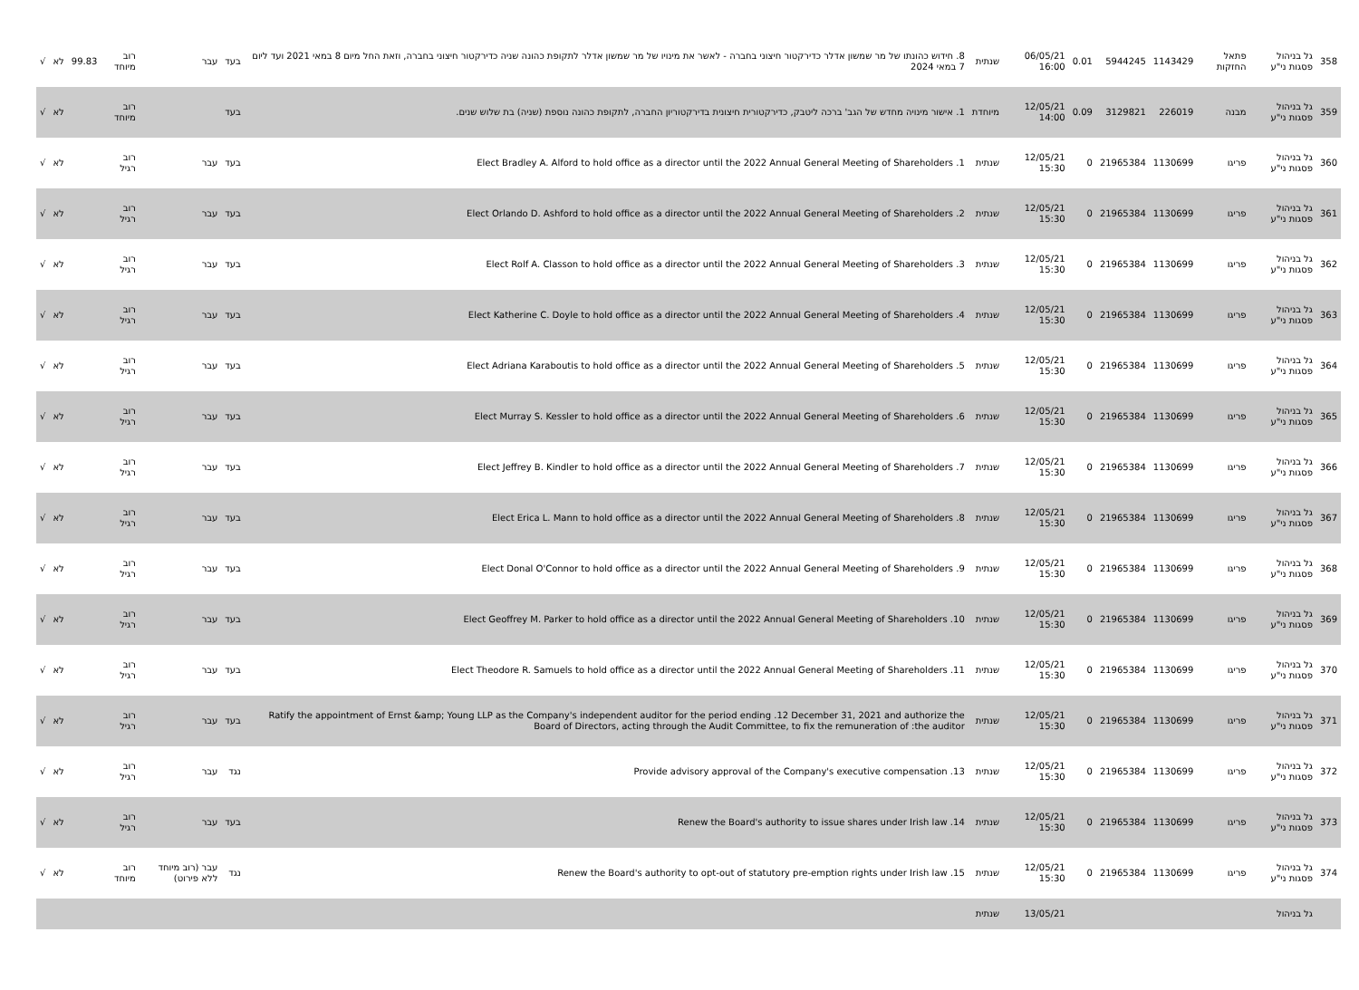| 358 | גל בניהול פסגות ני"ע | פתאל החזקות | 1143429 | 5944245 | 0.01 | 06/05/21 16:00 | שנתית | 8. חידוש כהונתו של מר שמשון אדלר כדירקטור חיצוני בחברה - לאשר את מינויו של מר שמשון אדלר לתקופת כהונה שניה כדירקטור חיצוני בחברה, וזאת החל מיום 8 במאי 2021 ועד ליום 7 במאי 2024 | בעד | עבר | רוב מיוחד | 99.83 | לא | √ |
| 359 | גל בניהול פסגות ני"ע | מבנה | 226019 | 3129821 | 0.09 | 12/05/21 14:00 | מיוחדת | 1. אישור מינויה מחדש של הגב' ברכה ליטבק, כדירקטורית חיצונית בדירקטוריון החברה, לתקופת כהונה נוספת (שניה) בת שלוש שנים. | בעד | | רוב מיוחד | | לא | √ |
| 360 | גל בניהול פסגות ני"ע | פריגו | 1130699 | 21965384 | 0 | 12/05/21 15:30 | שנתית | Elect Bradley A. Alford to hold office as a director until the 2022 Annual General Meeting of Shareholders .1 | בעד | עבר | רוב רגיל | | לא | √ |
| 361 | גל בניהול פסגות ני"ע | פריגו | 1130699 | 21965384 | 0 | 12/05/21 15:30 | שנתית | Elect Orlando D. Ashford to hold office as a director until the 2022 Annual General Meeting of Shareholders .2 | בעד | עבר | רוב רגיל | | לא | √ |
| 362 | גל בניהול פסגות ני"ע | פריגו | 1130699 | 21965384 | 0 | 12/05/21 15:30 | שנתית | Elect Rolf A. Classon to hold office as a director until the 2022 Annual General Meeting of Shareholders .3 | בעד | עבר | רוב רגיל | | לא | √ |
| 363 | גל בניהול פסגות ני"ע | פריגו | 1130699 | 21965384 | 0 | 12/05/21 15:30 | שנתית | Elect Katherine C. Doyle to hold office as a director until the 2022 Annual General Meeting of Shareholders .4 | בעד | עבר | רוב רגיל | | לא | √ |
| 364 | גל בניהול פסגות ני"ע | פריגו | 1130699 | 21965384 | 0 | 12/05/21 15:30 | שנתית | Elect Adriana Karaboutis to hold office as a director until the 2022 Annual General Meeting of Shareholders .5 | בעד | עבר | רוב רגיל | | לא | √ |
| 365 | גל בניהול פסגות ני"ע | פריגו | 1130699 | 21965384 | 0 | 12/05/21 15:30 | שנתית | Elect Murray S. Kessler to hold office as a director until the 2022 Annual General Meeting of Shareholders .6 | בעד | עבר | רוב רגיל | | לא | √ |
| 366 | גל בניהול פסגות ני"ע | פריגו | 1130699 | 21965384 | 0 | 12/05/21 15:30 | שנתית | Elect Jeffrey B. Kindler to hold office as a director until the 2022 Annual General Meeting of Shareholders .7 | בעד | עבר | רוב רגיל | | לא | √ |
| 367 | גל בניהול פסגות ני"ע | פריגו | 1130699 | 21965384 | 0 | 12/05/21 15:30 | שנתית | Elect Erica L. Mann to hold office as a director until the 2022 Annual General Meeting of Shareholders .8 | בעד | עבר | רוב רגיל | | לא | √ |
| 368 | גל בניהול פסגות ני"ע | פריגו | 1130699 | 21965384 | 0 | 12/05/21 15:30 | שנתית | Elect Donal O'Connor to hold office as a director until the 2022 Annual General Meeting of Shareholders .9 | בעד | עבר | רוב רגיל | | לא | √ |
| 369 | גל בניהול פסגות ני"ע | פריגו | 1130699 | 21965384 | 0 | 12/05/21 15:30 | שנתית | Elect Geoffrey M. Parker to hold office as a director until the 2022 Annual General Meeting of Shareholders .10 | בעד | עבר | רוב רגיל | | לא | √ |
| 370 | גל בניהול פסגות ני"ע | פריגו | 1130699 | 21965384 | 0 | 12/05/21 15:30 | שנתית | Elect Theodore R. Samuels to hold office as a director until the 2022 Annual General Meeting of Shareholders .11 | בעד | עבר | רוב רגיל | | לא | √ |
| 371 | גל בניהול פסגות ני"ע | פריגו | 1130699 | 21965384 | 0 | 12/05/21 15:30 | שנתית | Ratify the appointment of Ernst &amp; Young LLP as the Company's independent auditor for the period ending .12 December 31, 2021 and authorize the Board of Directors, acting through the Audit Committee, to fix the remuneration of :the auditor | בעד | עבר | רוב רגיל | | לא | √ |
| 372 | גל בניהול פסגות ני"ע | פריגו | 1130699 | 21965384 | 0 | 12/05/21 15:30 | שנתית | Provide advisory approval of the Company's executive compensation .13 | נגד | עבר | רוב רגיל | | לא | √ |
| 373 | גל בניהול פסגות ני"ע | פריגו | 1130699 | 21965384 | 0 | 12/05/21 15:30 | שנתית | Renew the Board's authority to issue shares under Irish law .14 | בעד | עבר | רוב רגיל | | לא | √ |
| 374 | גל בניהול פסגות ני"ע | פריגו | 1130699 | 21965384 | 0 | 12/05/21 15:30 | שנתית | Renew the Board's authority to opt-out of statutory pre-emption rights under Irish law .15 | נגד | עבר (רוב מיוחד ללא פירוט) | רוב מיוחד | | לא | √ |
| | גל בניהול | | | | | 13/05/21 | שנתית | | | | | | | |